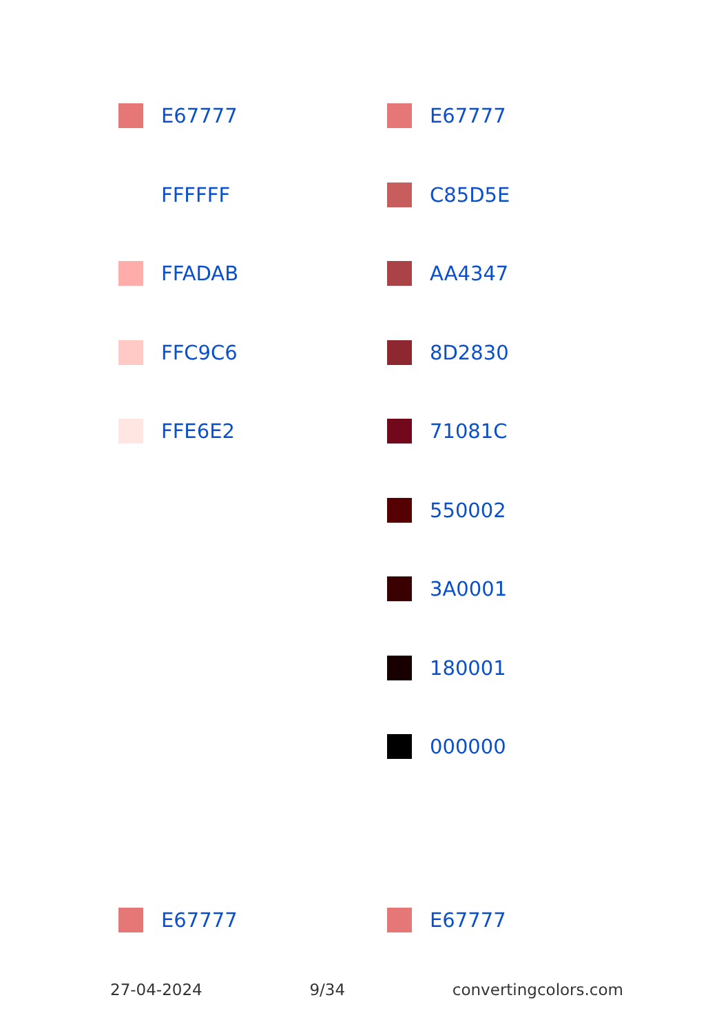E67777
FFFFFF
FFADAB
FFC9C6
FFE6E2
E67777
C85D5E
AA4347
8D2830
71081C
550002
3A0001
180001
000000
E67777 E67777
27-04-2024 9/34 convertingcolors.com